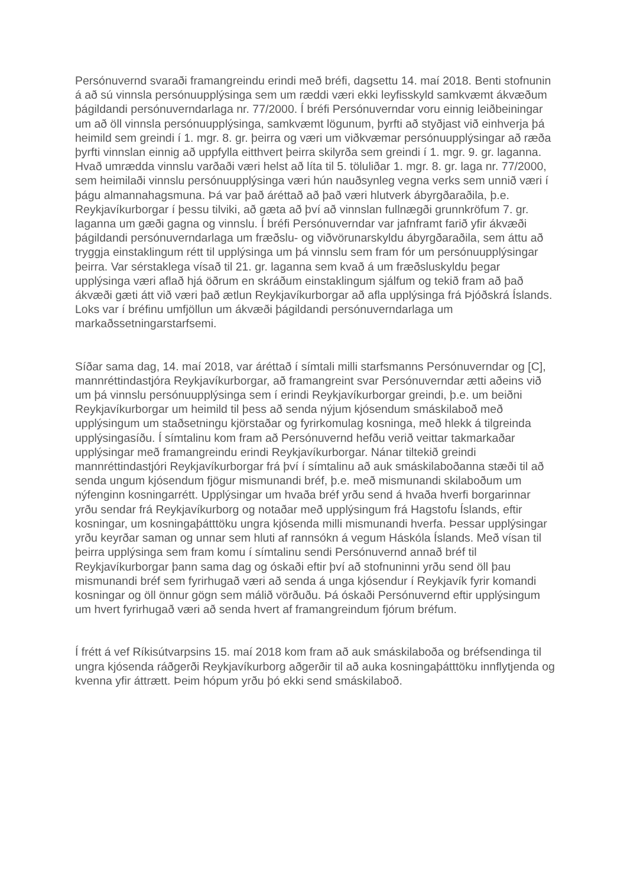Persónuvernd svaraði framangreindu erindi með bréfi, dagsettu 14. maí 2018. Benti stofnunin á að sú vinnsla persónuupplýsinga sem um ræddi væri ekki leyfisskyld samkvæmt ákvæðum þágildandi persónuverndarlaga nr. 77/2000. Í bréfi Persónuverndar voru einnig leiðbeiningar um að öll vinnsla persónuupplýsinga, samkvæmt lögunum, þyrfti að styðjast við einhverja þá heimild sem greindi í 1. mgr. 8. gr. þeirra og væri um viðkvæmar persónuupplýsingar að ræða þyrfti vinnslan einnig að uppfylla eitthvert þeirra skilyrða sem greindi í 1. mgr. 9. gr. laganna. Hvað umrædda vinnslu varðaði væri helst að líta til 5. töluliðar 1. mgr. 8. gr. laga nr. 77/2000, sem heimilaði vinnslu persónuupplýsinga væri hún nauðsynleg vegna verks sem unnið væri í þágu almannahagsmuna. Þá var það áréttað að það væri hlutverk ábyrgðaraðila, þ.e. Reykjavíkurborgar í þessu tilviki, að gæta að því að vinnslan fullnægði grunnkröfum 7. gr. laganna um gæði gagna og vinnslu. Í bréfi Persónuverndar var jafnframt farið yfir ákvæði þágildandi persónuverndarlaga um fræðslu- og viðvörunarskyldu ábyrgðaraðila, sem áttu að tryggja einstaklingum rétt til upplýsinga um þá vinnslu sem fram fór um persónuupplýsingar þeirra. Var sérstaklega vísað til 21. gr. laganna sem kvað á um fræðsluskyldu þegar upplýsinga væri aflað hjá öðrum en skráðum einstaklingum sjálfum og tekið fram að það ákvæði gæti átt við væri það ætlun Reykjavíkurborgar að afla upplýsinga frá Þjóðskrá Íslands. Loks var í bréfinu umfjöllun um ákvæði þágildandi persónuverndarlaga um markaðssetningarstarfsemi.
Síðar sama dag, 14. maí 2018, var áréttað í símtali milli starfsmanns Persónuverndar og [C], mannréttindastjóra Reykjavíkurborgar, að framangreint svar Persónuverndar ætti aðeins við um þá vinnslu persónuupplýsinga sem í erindi Reykjavíkurborgar greindi, þ.e. um beiðni Reykjavíkurborgar um heimild til þess að senda nýjum kjósendum smáskilaboð með upplýsingum um staðsetningu kjörstaðar og fyrirkomulag kosninga, með hlekk á tilgreinda upplýsingasíðu. Í símtalinu kom fram að Persónuvernd hefðu verið veittar takmarkaðar upplýsingar með framangreindu erindi Reykjavíkurborgar. Nánar tiltekið greindi mannréttindastjóri Reykjavíkurborgar frá því í símtalinu að auk smáskilaboðanna stæði til að senda ungum kjósendum fjögur mismunandi bréf, þ.e. með mismunandi skilaboðum um nýfenginn kosningarrétt. Upplýsingar um hvaða bréf yrðu send á hvaða hverfi borgarinnar yrðu sendar frá Reykjavíkurborg og notaðar með upplýsingum frá Hagstofu Íslands, eftir kosningar, um kosningaþátttöku ungra kjósenda milli mismunandi hverfa. Þessar upplýsingar yrðu keyrðar saman og unnar sem hluti af rannsókn á vegum Háskóla Íslands. Með vísan til þeirra upplýsinga sem fram komu í símtalinu sendi Persónuvernd annað bréf til Reykjavíkurborgar þann sama dag og óskaði eftir því að stofnuninni yrðu send öll þau mismunandi bréf sem fyrirhugað væri að senda á unga kjósendur í Reykjavík fyrir komandi kosningar og öll önnur gögn sem málið vörðuðu. Þá óskaði Persónuvernd eftir upplýsingum um hvert fyrirhugað væri að senda hvert af framangreindum fjórum bréfum.
Í frétt á vef Ríkisútvarpsins 15. maí 2018 kom fram að auk smáskilaboða og bréfsendinga til ungra kjósenda ráðgerði Reykjavíkurborg aðgerðir til að auka kosningaþátttöku innflytjenda og kvenna yfir áttrætt. Þeim hópum yrðu þó ekki send smáskilaboð.